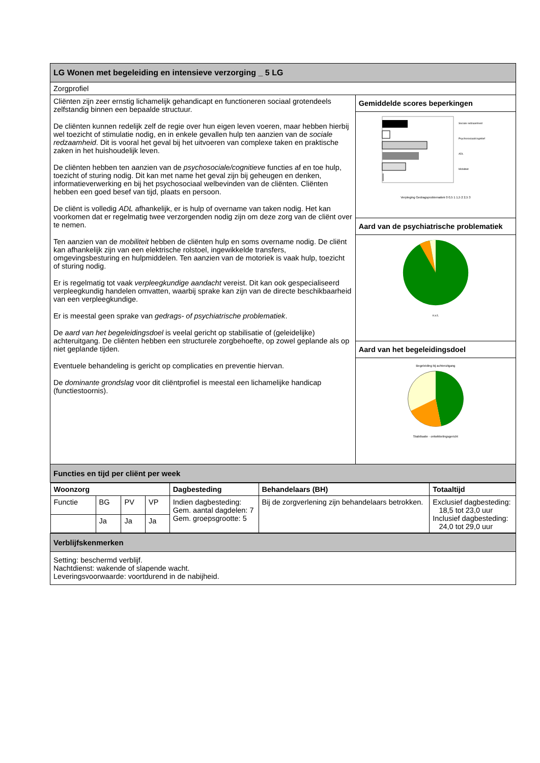| LG Wonen met begeleiding en intensieve verzorging _ 5 LG | |
| Zorgprofiel | |
| Cliënten zijn zeer ernstig lichamelijk gehandicapt en functioneren sociaal grotendeels zelfstandig binnen een bepaalde structuur. De cliënten kunnen redelijk zelf de regie over hun eigen leven voeren, maar hebben hierbij wel toezicht of stimulatie nodig, en in enkele gevallen hulp ten aanzien van de sociale redzaamheid . Dit is vooral het geval bij het uitvoeren van complexe taken en praktische zaken in het huishoudelijk leven. De cliënten hebben ten aanzien van de psychosociale/cognitieve functies af en toe hulp, toezicht of sturing nodig. Dit kan met name het geval zijn bij geheugen en denken, informatieverwerking en bij het psychosociaal welbevinden van de cliënten. Cliënten hebben een goed besef van tijd, plaats en persoon. De cliënt is volledig ADL afhankelijk, er is hulp of overname van taken nodig. Het kan voorkomen dat er regelmatig twee verzorgenden nodig zijn om deze zorg van de cliënt over te nemen. Ten aanzien van de mobiliteit hebben de cliënten hulp en soms overname nodig. De cliënt kan afhankelijk zijn van een elektrische rolstoel, ingewikkelde transfers, omgevingsbesturing en hulpmiddelen. Ten aanzien van de motoriek is vaak hulp, toezicht of sturing nodig. Er is regelmatig tot vaak verpleegkundige aandacht vereist. Dit kan ook gespecialiseerd verpleegkundig handelen omvatten, waarbij sprake kan zijn van de directe beschikbaarheid van een verpleegkundige. Er is meestal geen sprake van gedrags- of psychiatrische problematiek . De aard van het begeleidingsdoel is veelal gericht op stabilisatie of (geleidelijke) achteruitgang. De cliënten hebben een structurele zorgbehoefte, op zowel geplande als op niet geplande tijden. Eventuele behandeling is gericht op complicaties en preventie hiervan. De dominante grondslag voor dit cliëntprofiel is meestal een lichamelijke handicap (functiestoornis). | Gemiddelde scores beperkingen |
| | Sociale redzaamheid Psychosociaal/cognitief ADL Mobiliteit Verpleging Gedragsproblematiek 0 0,5 1 1,5 2 2,5 3 |
| | Aard van de psychiatrische problematiek |
| | n.v.t. |
| | Aard van het begeleidingsdoel |
| | Begeleiding bij achteruitgang Stabilisatie · ontwikkelingsgericht |
| Functies en tijd per cliënt per week | |
| / Woonzorg / / / / Dagbesteding / Behandelaars (BH) / Totaaltijd / / --- / --- / --- / --- / --- / --- / --- / / Functie / BG / PV / VP / Indien dagbesteding: Gem. aantal dagdelen: 7 Gem. groepsgrootte: 5 / Bij de zorgverlening zijn behandelaars betrokken. / Exclusief dagbesteding: 18,5 tot 23,0 uur Inclusief dagbesteding: 24,0 tot 29,0 uur / / / Ja / Ja / Ja / / / / | |
| Verblijfskenmerken | |
| Setting: beschermd verblijf. Nachtdienst: wakende of slapende wacht. Leveringsvoorwaarde: voortdurend in de nabijheid. | |